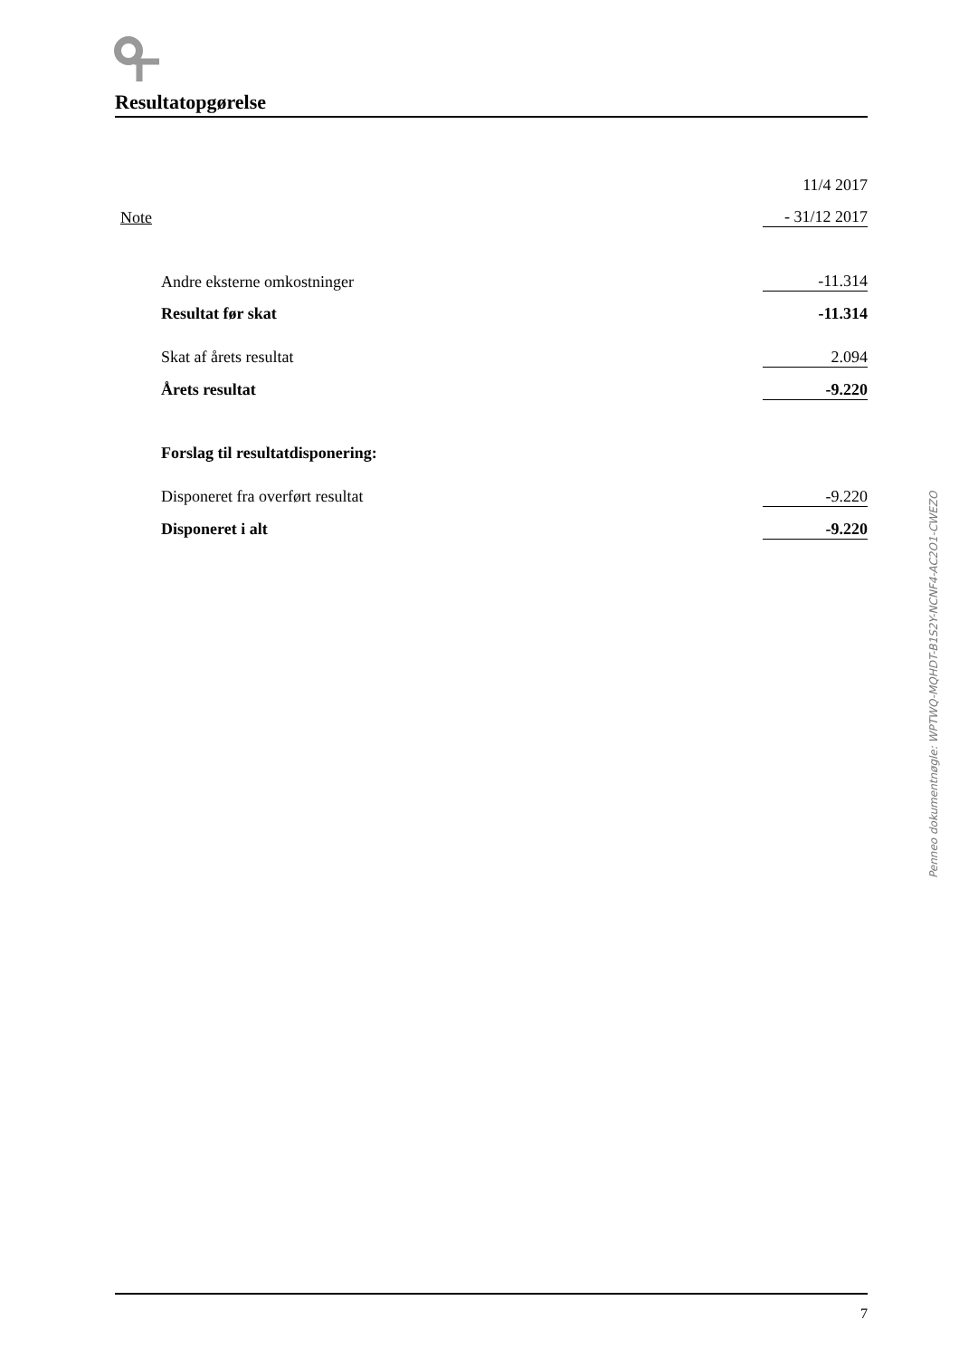Resultatopgørelse
| | 11/4 2017 |
| Note | - 31/12 2017 |
| Andre eksterne omkostninger | -11.314 |
| Resultat før skat | -11.314 |
| Skat af årets resultat | 2.094 |
| Årets resultat | -9.220 |
| Forslag til resultatdisponering: | |
| Disponeret fra overført resultat | -9.220 |
| Disponeret i alt | -9.220 |
Penneo dokumentnøgle: WPTWQ-MQHDT-B1S2Y-NCNF4-AC2O1-CWEZO
7